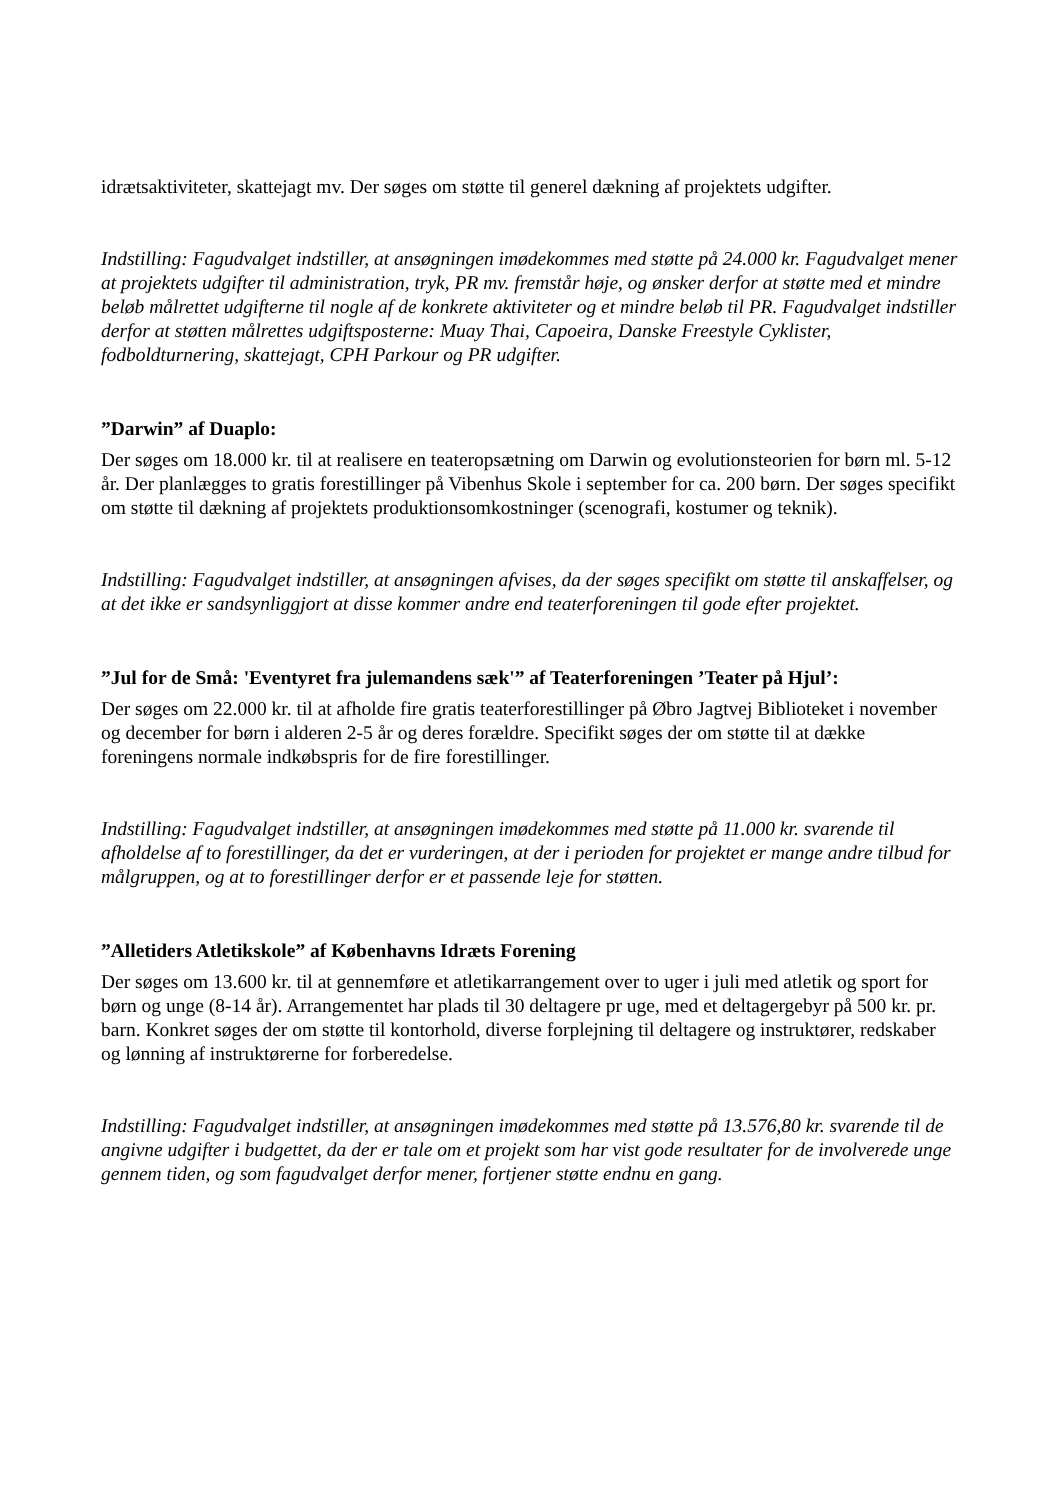idrætsaktiviteter, skattejagt mv. Der søges om støtte til generel dækning af projektets udgifter.
Indstilling: Fagudvalget indstiller, at ansøgningen imødekommes med støtte på 24.000 kr. Fagudvalget mener at projektets udgifter til administration, tryk, PR mv. fremstår høje, og ønsker derfor at støtte med et mindre beløb målrettet udgifterne til nogle af de konkrete aktiviteter og et mindre beløb til PR. Fagudvalget indstiller derfor at støtten målrettes udgiftsposterne: Muay Thai, Capoeira, Danske Freestyle Cyklister, fodboldturnering, skattejagt, CPH Parkour og PR udgifter.
”Darwin” af Duaplo:
Der søges om 18.000 kr. til at realisere en teateropsætning om Darwin og evolutionsteorien for børn ml. 5-12 år. Der planlægges to gratis forestillinger på Vibenhus Skole i september for ca. 200 børn. Der søges specifikt om støtte til dækning af projektets produktionsomkostninger (scenografi, kostumer og teknik).
Indstilling: Fagudvalget indstiller, at ansøgningen afvises, da der søges specifikt om støtte til anskaffelser, og at det ikke er sandsynliggjort at disse kommer andre end teaterforeningen til gode efter projektet.
”Jul for de Små: 'Eventyret fra julemandens sæk'” af Teaterforeningen ’Teater på Hjul’:
Der søges om 22.000 kr. til at afholde fire gratis teaterforestillinger på Øbro Jagtvej Biblioteket i november og december for børn i alderen 2-5 år og deres forældre. Specifikt søges der om støtte til at dække foreningens normale indkøbspris for de fire forestillinger.
Indstilling: Fagudvalget indstiller, at ansøgningen imødekommes med støtte på 11.000 kr. svarende til afholdelse af to forestillinger, da det er vurderingen, at der i perioden for projektet er mange andre tilbud for målgruppen, og at to forestillinger derfor er et passende leje for støtten.
”Alletiders Atletikskole” af Københavns Idræts Forening
Der søges om 13.600 kr. til at gennemføre et atletikarrangement over to uger i juli med atletik og sport for børn og unge (8-14 år). Arrangementet har plads til 30 deltagere pr uge, med et deltagergebyr på 500 kr. pr. barn. Konkret søges der om støtte til kontorhold, diverse forplejning til deltagere og instruktører, redskaber og lønning af instruktørerne for forberedelse.
Indstilling: Fagudvalget indstiller, at ansøgningen imødekommes med støtte på 13.576,80 kr. svarende til de angivne udgifter i budgettet, da der er tale om et projekt som har vist gode resultater for de involverede unge gennem tiden, og som fagudvalget derfor mener, fortjener støtte endnu en gang.